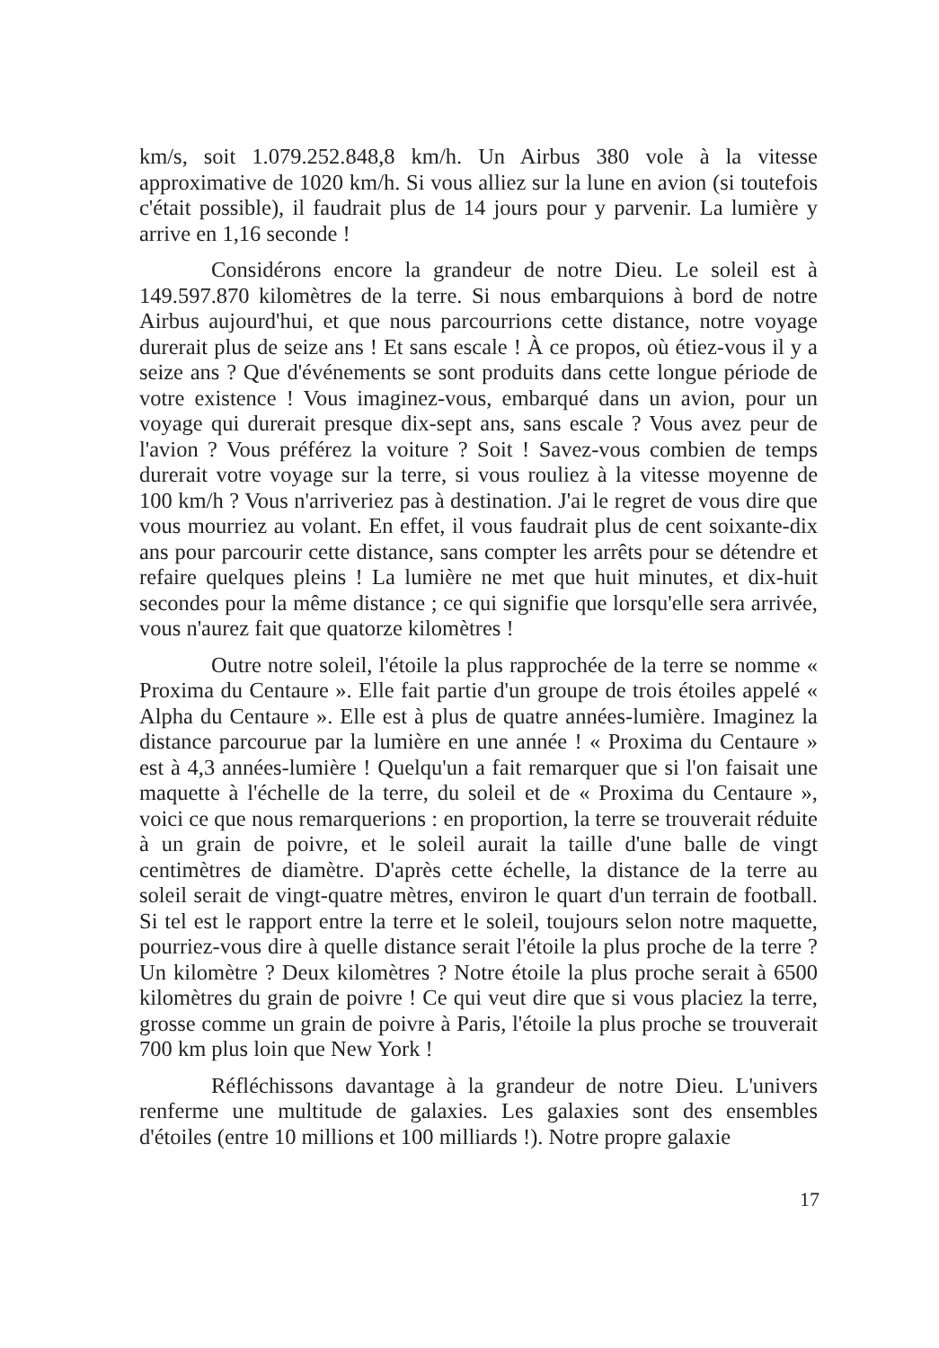km/s, soit 1.079.252.848,8 km/h. Un Airbus 380 vole à la vitesse approximative de 1020 km/h. Si vous alliez sur la lune en avion (si toutefois c'était possible), il faudrait plus de 14 jours pour y parvenir. La lumière y arrive en 1,16 seconde !
Considérons encore la grandeur de notre Dieu. Le soleil est à 149.597.870 kilomètres de la terre. Si nous embarquions à bord de notre Airbus aujourd'hui, et que nous parcourrions cette distance, notre voyage durerait plus de seize ans ! Et sans escale ! À ce propos, où étiez-vous il y a seize ans ? Que d'événements se sont produits dans cette longue période de votre existence ! Vous imaginez-vous, embarqué dans un avion, pour un voyage qui durerait presque dix-sept ans, sans escale ? Vous avez peur de l'avion ? Vous préférez la voiture ? Soit ! Savez-vous combien de temps durerait votre voyage sur la terre, si vous rouliez à la vitesse moyenne de 100 km/h ? Vous n'arriveriez pas à destination. J'ai le regret de vous dire que vous mourriez au volant. En effet, il vous faudrait plus de cent soixante-dix ans pour parcourir cette distance, sans compter les arrêts pour se détendre et refaire quelques pleins ! La lumière ne met que huit minutes, et dix-huit secondes pour la même distance ; ce qui signifie que lorsqu'elle sera arrivée, vous n'aurez fait que quatorze kilomètres !
Outre notre soleil, l'étoile la plus rapprochée de la terre se nomme « Proxima du Centaure ». Elle fait partie d'un groupe de trois étoiles appelé « Alpha du Centaure ». Elle est à plus de quatre années-lumière. Imaginez la distance parcourue par la lumière en une année ! « Proxima du Centaure » est à 4,3 années-lumière ! Quelqu'un a fait remarquer que si l'on faisait une maquette à l'échelle de la terre, du soleil et de « Proxima du Centaure », voici ce que nous remarquerions : en proportion, la terre se trouverait réduite à un grain de poivre, et le soleil aurait la taille d'une balle de vingt centimètres de diamètre. D'après cette échelle, la distance de la terre au soleil serait de vingt-quatre mètres, environ le quart d'un terrain de football. Si tel est le rapport entre la terre et le soleil, toujours selon notre maquette, pourriez-vous dire à quelle distance serait l'étoile la plus proche de la terre ? Un kilomètre ? Deux kilomètres ? Notre étoile la plus proche serait à 6500 kilomètres du grain de poivre ! Ce qui veut dire que si vous placiez la terre, grosse comme un grain de poivre à Paris, l'étoile la plus proche se trouverait 700 km plus loin que New York !
Réfléchissons davantage à la grandeur de notre Dieu. L'univers renferme une multitude de galaxies. Les galaxies sont des ensembles d'étoiles (entre 10 millions et 100 milliards !). Notre propre galaxie
17